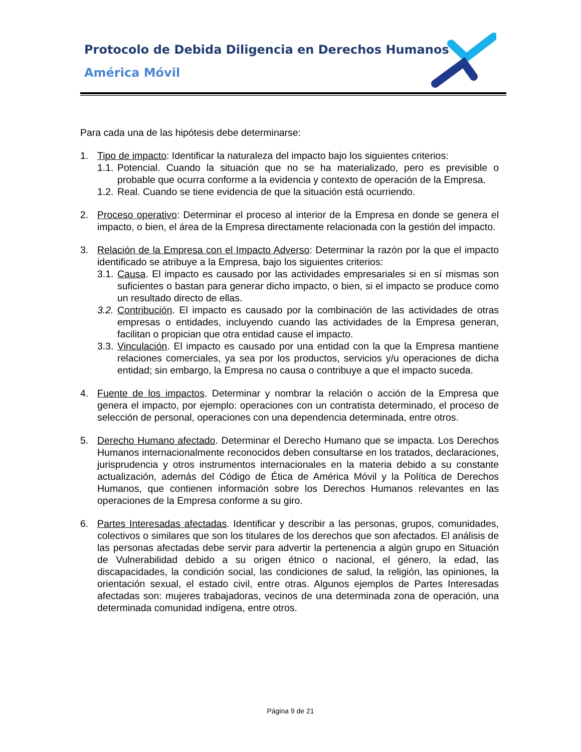Protocolo de Debida Diligencia en Derechos Humanos
América Móvil
Para cada una de las hipótesis debe determinarse:
1. Tipo de impacto: Identificar la naturaleza del impacto bajo los siguientes criterios:
1.1.
Potencial. Cuando la situación que no se ha materializado, pero es previsible o probable que ocurra conforme a la evidencia y contexto de operación de la Empresa.
1.2.
Real. Cuando se tiene evidencia de que la situación está ocurriendo.
2. Proceso operativo: Determinar el proceso al interior de la Empresa en donde se genera el impacto, o bien, el área de la Empresa directamente relacionada con la gestión del impacto.
3. Relación de la Empresa con el Impacto Adverso: Determinar la razón por la que el impacto identificado se atribuye a la Empresa, bajo los siguientes criterios:
3.1.
Causa. El impacto es causado por las actividades empresariales si en sí mismas son suficientes o bastan para generar dicho impacto, o bien, si el impacto se produce como un resultado directo de ellas.
3.2.
Contribución. El impacto es causado por la combinación de las actividades de otras empresas o entidades, incluyendo cuando las actividades de la Empresa generan, facilitan o propician que otra entidad cause el impacto.
3.3.
Vinculación. El impacto es causado por una entidad con la que la Empresa mantiene relaciones comerciales, ya sea por los productos, servicios y/u operaciones de dicha entidad; sin embargo, la Empresa no causa o contribuye a que el impacto suceda.
4. Fuente de los impactos. Determinar y nombrar la relación o acción de la Empresa que genera el impacto, por ejemplo: operaciones con un contratista determinado, el proceso de selección de personal, operaciones con una dependencia determinada, entre otros.
5. Derecho Humano afectado. Determinar el Derecho Humano que se impacta. Los Derechos Humanos internacionalmente reconocidos deben consultarse en los tratados, declaraciones, jurisprudencia y otros instrumentos internacionales en la materia debido a su constante actualización, además del Código de Ética de América Móvil y la Política de Derechos Humanos, que contienen información sobre los Derechos Humanos relevantes en las operaciones de la Empresa conforme a su giro.
6. Partes Interesadas afectadas. Identificar y describir a las personas, grupos, comunidades, colectivos o similares que son los titulares de los derechos que son afectados. El análisis de las personas afectadas debe servir para advertir la pertenencia a algún grupo en Situación de Vulnerabilidad debido a su origen étnico o nacional, el género, la edad, las discapacidades, la condición social, las condiciones de salud, la religión, las opiniones, la orientación sexual, el estado civil, entre otras. Algunos ejemplos de Partes Interesadas afectadas son: mujeres trabajadoras, vecinos de una determinada zona de operación, una determinada comunidad indígena, entre otros.
Página 9 de 21